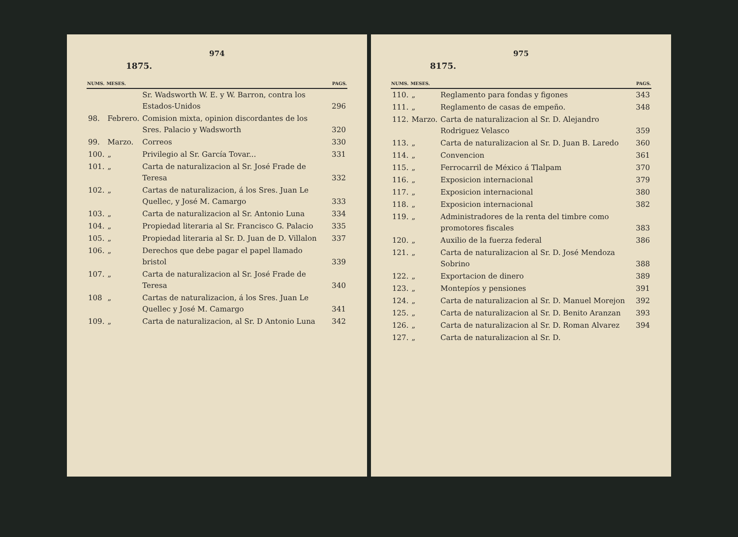974
1875.
| NUMS. | MESES. | | PAGS. |
| --- | --- | --- | --- |
| | | Sr. Wadsworth W. E. y W. Barron, contra los Estados-Unidos | 296 |
| 98. | Febrero. | Comision mixta, opinion discordantes de los Sres. Palacio y Wadsworth | 320 |
| 99. | Marzo. | Correos | 330 |
| 100. | „ | Privilegio al Sr. García Tovar... | 331 |
| 101. | „ | Carta de naturalizacion al Sr. José Frade de Teresa | 332 |
| 102. | „ | Cartas de naturalizacion, á los Sres. Juan Le Quellec, y José M. Camargo | 333 |
| 103. | „ | Carta de naturalizacion al Sr. Antonio Luna | 334 |
| 104. | „ | Propiedad literaria al Sr. Francisco G. Palacio | 335 |
| 105. | „ | Propiedad literaria al Sr. D. Juan de D. Villalon | 337 |
| 106. | „ | Derechos que debe pagar el papel llamado bristol | 339 |
| 107. | „ | Carta de naturalizacion al Sr. José Frade de Teresa | 340 |
| 108 | „ | Cartas de naturalizacion, á los Sres. Juan Le Quellec y José M. Camargo | 341 |
| 109. | „ | Carta de naturalizacion, al Sr. D Antonio Luna | 342 |
975
8175.
| NUMS. | MESES. | | PAGS. |
| --- | --- | --- | --- |
| 110. | „ | Reglamento para fondas y figones | 343 |
| 111. | „ | Reglamento de casas de empeño. | 348 |
| 112. | Marzo. | Carta de naturalizacion al Sr. D. Alejandro Rodriguez Velasco | 359 |
| 113. | „ | Carta de naturalizacion al Sr. D. Juan B. Laredo | 360 |
| 114. | „ | Convencion | 361 |
| 115. | „ | Ferrocarril de México á Tlalpam | 370 |
| 116. | „ | Exposicion internacional | 379 |
| 117. | „ | Exposicion internacional | 380 |
| 118. | „ | Exposicion internacional | 382 |
| 119. | „ | Administradores de la renta del timbre como promotores fiscales | 383 |
| 120. | „ | Auxilio de la fuerza federal | 386 |
| 121. | „ | Carta de naturalizacion al Sr. D. José Mendoza Sobrino | 388 |
| 122. | „ | Exportacion de dinero | 389 |
| 123. | „ | Montepíos y pensiones | 391 |
| 124. | „ | Carta de naturalizacion al Sr. D. Manuel Morejon | 392 |
| 125. | „ | Carta de naturalizacion al Sr. D. Benito Aranzan | 393 |
| 126. | „ | Carta de naturalizacion al Sr. D. Roman Alvarez | 394 |
| 127. | „ | Carta de naturalizacion al Sr. D. | |